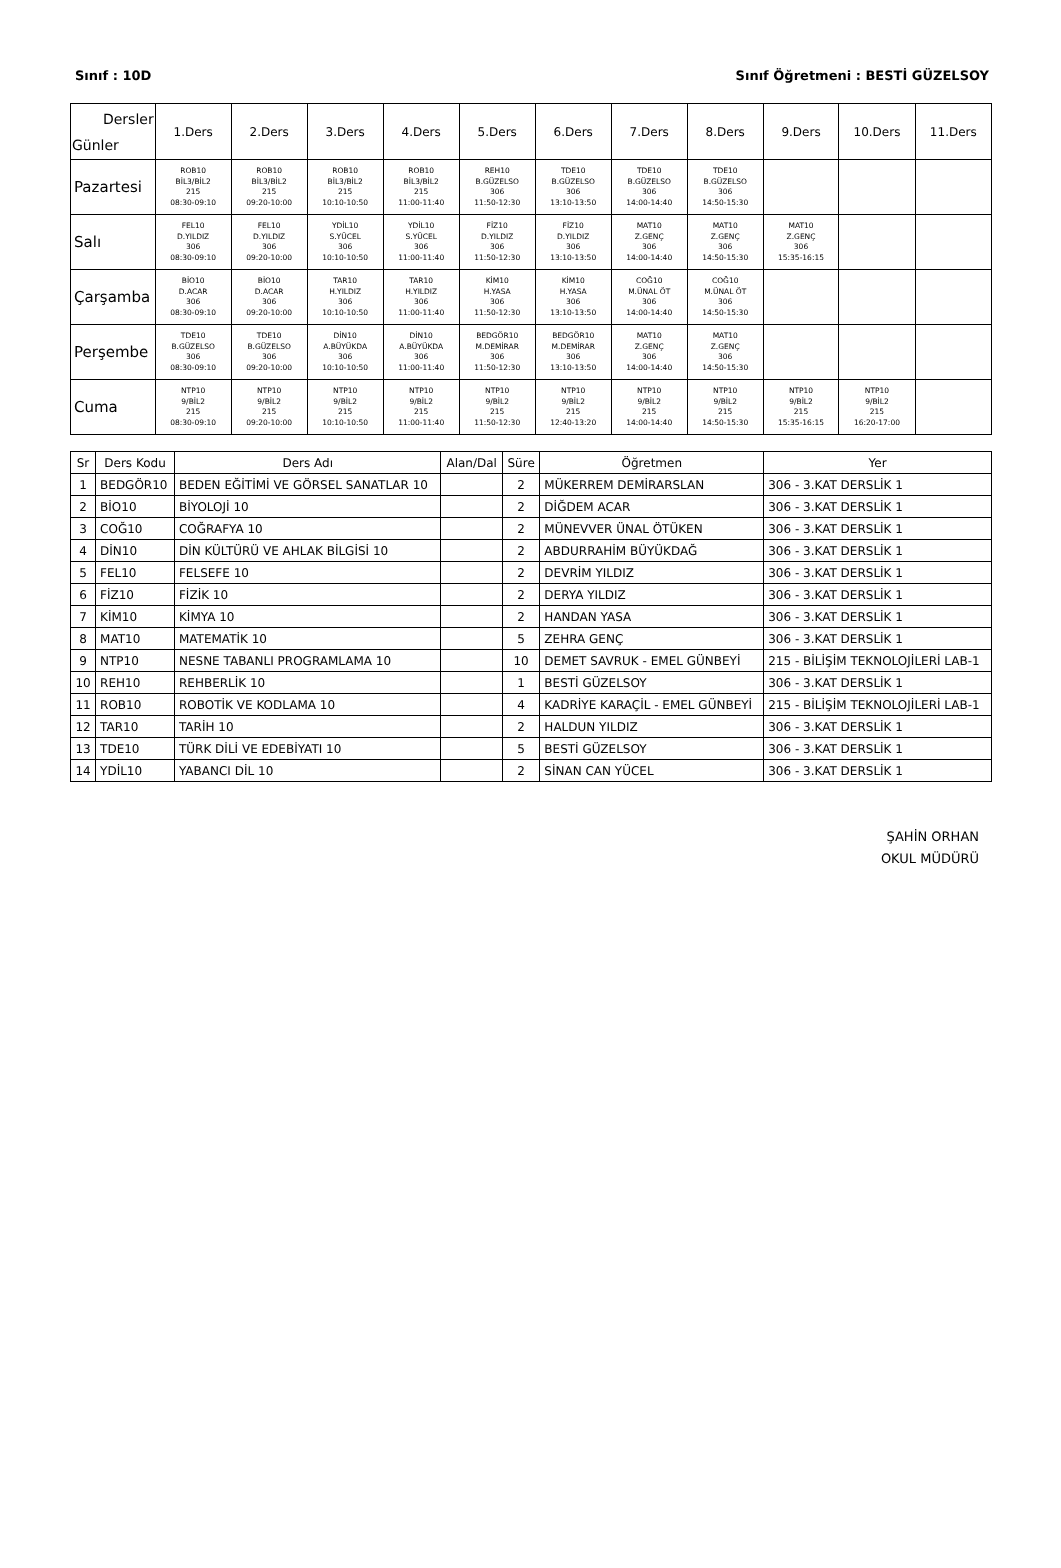Sınıf : 10D Sınıf Öğretmeni : BESTİ GÜZELSOY
| Dersler Günler | 1.Ders | 2.Ders | 3.Ders | 4.Ders | 5.Ders | 6.Ders | 7.Ders | 8.Ders | 9.Ders | 10.Ders | 11.Ders |
| --- | --- | --- | --- | --- | --- | --- | --- | --- | --- | --- | --- |
| Pazartesi | ROB10 BİL3/BİL2 215 08:30-09:10 | ROB10 BİL3/BİL2 215 09:20-10:00 | ROB10 BİL3/BİL2 215 10:10-10:50 | ROB10 BİL3/BİL2 215 11:00-11:40 | REH10 B.GÜZELSO 306 11:50-12:30 | TDE10 B.GÜZELSO 306 13:10-13:50 | TDE10 B.GÜZELSO 306 14:00-14:40 | TDE10 B.GÜZELSO 306 14:50-15:30 | | | |
| Salı | FEL10 D.YILDIZ 306 08:30-09:10 | FEL10 D.YILDIZ 306 09:20-10:00 | YDİL10 S.YÜCEL 306 10:10-10:50 | YDİL10 S.YÜCEL 306 11:00-11:40 | FİZ10 D.YILDIZ 306 11:50-12:30 | FİZ10 D.YILDIZ 306 13:10-13:50 | MAT10 Z.GENÇ 306 14:00-14:40 | MAT10 Z.GENÇ 306 14:50-15:30 | MAT10 Z.GENÇ 306 15:35-16:15 | | |
| Çarşamba | BİO10 D.ACAR 306 08:30-09:10 | BİO10 D.ACAR 306 09:20-10:00 | TAR10 H.YILDIZ 306 10:10-10:50 | TAR10 H.YILDIZ 306 11:00-11:40 | KİM10 H.YASA 306 11:50-12:30 | KİM10 H.YASA 306 13:10-13:50 | COĞ10 M.ÜNAL ÖT 306 14:00-14:40 | COĞ10 M.ÜNAL ÖT 306 14:50-15:30 | | | |
| Perşembe | TDE10 B.GÜZELSO 306 08:30-09:10 | TDE10 B.GÜZELSO 306 09:20-10:00 | DİN10 A.BÜYÜKDA 306 10:10-10:50 | DİN10 A.BÜYÜKDA 306 11:00-11:40 | BEDGÖR10 M.DEMİRAR 306 11:50-12:30 | BEDGÖR10 M.DEMİRAR 306 13:10-13:50 | MAT10 Z.GENÇ 306 14:00-14:40 | MAT10 Z.GENÇ 306 14:50-15:30 | | | |
| Cuma | NTP10 9/BİL2 215 08:30-09:10 | NTP10 9/BİL2 215 09:20-10:00 | NTP10 9/BİL2 215 10:10-10:50 | NTP10 9/BİL2 215 11:00-11:40 | NTP10 9/BİL2 215 11:50-12:30 | NTP10 9/BİL2 215 12:40-13:20 | NTP10 9/BİL2 215 14:00-14:40 | NTP10 9/BİL2 215 14:50-15:30 | NTP10 9/BİL2 215 15:35-16:15 | NTP10 9/BİL2 215 16:20-17:00 | |
| Sr | Ders Kodu | Ders Adı | Alan/Dal | Süre | Öğretmen | Yer |
| --- | --- | --- | --- | --- | --- | --- |
| 1 | BEDGÖR10 | BEDEN EĞİTİMİ VE GÖRSEL SANATLAR 10 | | 2 | MÜKERREM DEMİRARSLAN | 306 - 3.KAT DERSLİK 1 |
| 2 | BİO10 | BİYOLOJİ 10 | | 2 | DİĞDEM ACAR | 306 - 3.KAT DERSLİK 1 |
| 3 | COĞ10 | COĞRAFYA 10 | | 2 | MÜNEVVER ÜNAL ÖTÜKEN | 306 - 3.KAT DERSLİK 1 |
| 4 | DİN10 | DİN KÜLTÜRÜ VE AHLAK BİLGİSİ 10 | | 2 | ABDURRAHİM BÜYÜKDAĞ | 306 - 3.KAT DERSLİK 1 |
| 5 | FEL10 | FELSEFE 10 | | 2 | DEVRİM YILDIZ | 306 - 3.KAT DERSLİK 1 |
| 6 | FİZ10 | FİZİK 10 | | 2 | DERYA YILDIZ | 306 - 3.KAT DERSLİK 1 |
| 7 | KİM10 | KİMYA 10 | | 2 | HANDAN YASA | 306 - 3.KAT DERSLİK 1 |
| 8 | MAT10 | MATEMATİK 10 | | 5 | ZEHRA GENÇ | 306 - 3.KAT DERSLİK 1 |
| 9 | NTP10 | NESNE TABANLI PROGRAMLAMA 10 | | 10 | DEMET SAVRUK - EMEL GÜNBEYİ | 215 - BİLİŞİM TEKNOLOJİLERİ LAB-1 |
| 10 | REH10 | REHBERLİK 10 | | 1 | BESTİ GÜZELSOY | 306 - 3.KAT DERSLİK 1 |
| 11 | ROB10 | ROBOTİK VE KODLAMA 10 | | 4 | KADRİYE KARAÇİL - EMEL GÜNBEYİ | 215 - BİLİŞİM TEKNOLOJİLERİ LAB-1 |
| 12 | TAR10 | TARİH 10 | | 2 | HALDUN YILDIZ | 306 - 3.KAT DERSLİK 1 |
| 13 | TDE10 | TÜRK DİLİ VE EDEBİYATI 10 | | 5 | BESTİ GÜZELSOY | 306 - 3.KAT DERSLİK 1 |
| 14 | YDİL10 | YABANCI DİL 10 | | 2 | SİNAN CAN YÜCEL | 306 - 3.KAT DERSLİK 1 |
ŞAHİN ORHAN
OKUL MÜDÜRÜ